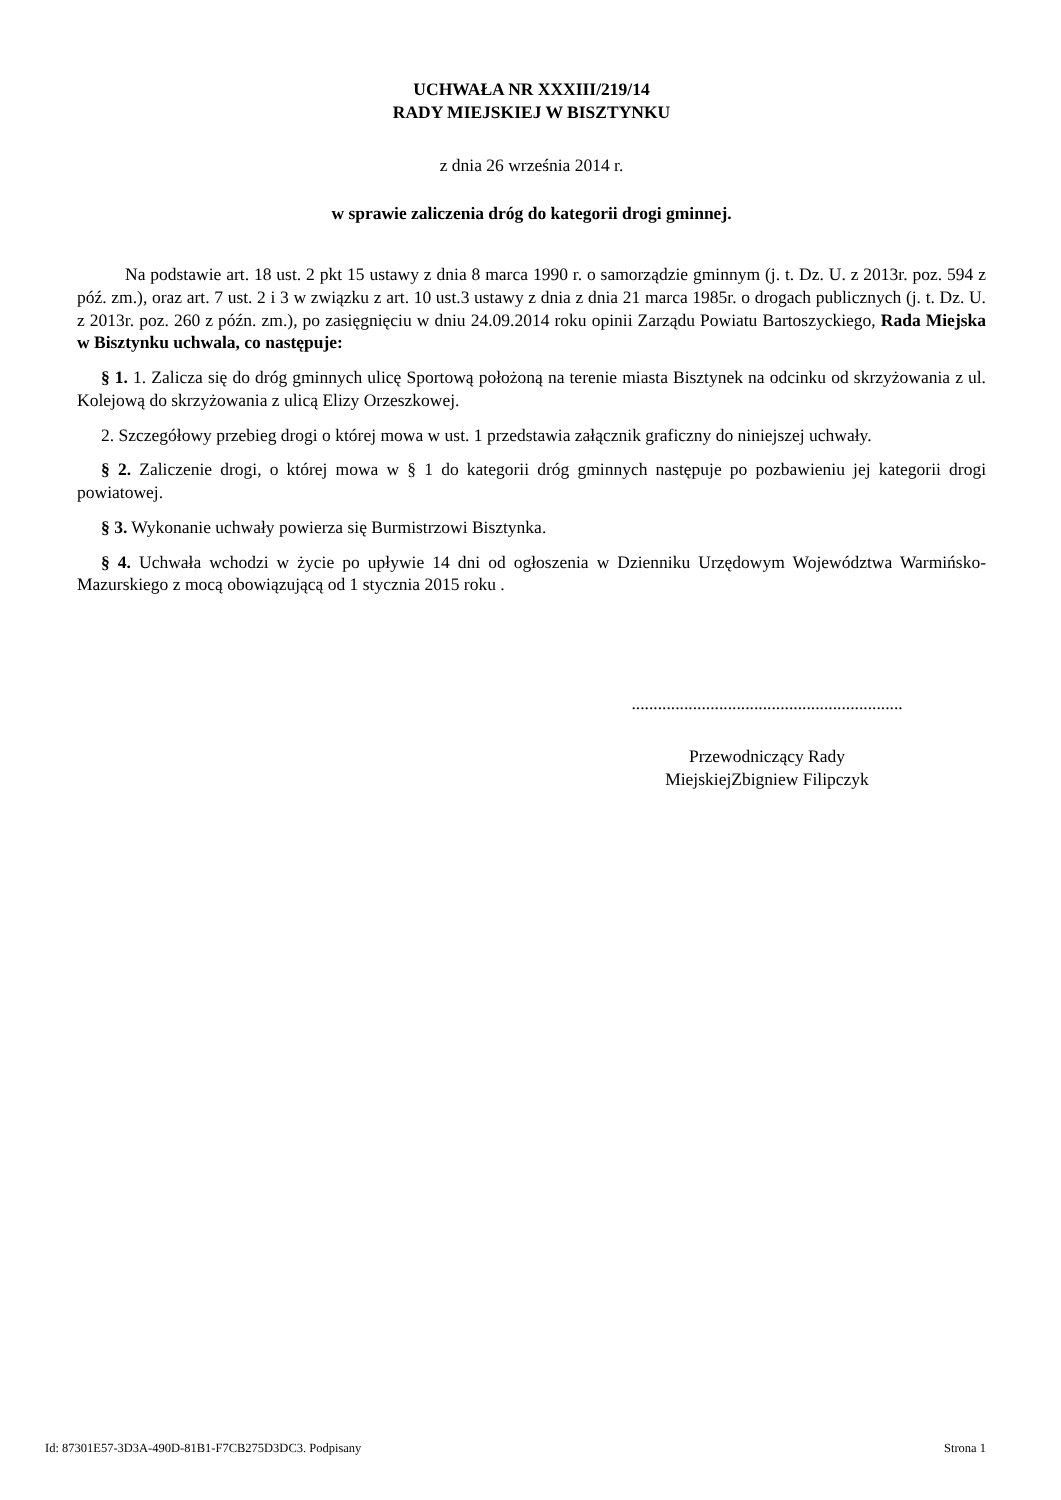UCHWAŁA NR XXXIII/219/14
RADY MIEJSKIEJ W BISZTYNKU
z dnia 26 września 2014 r.
w sprawie zaliczenia dróg do kategorii drogi gminnej.
Na podstawie art. 18 ust. 2 pkt 15 ustawy z dnia 8 marca 1990 r. o samorządzie gminnym (j. t. Dz. U. z 2013r. poz. 594 z póź. zm.), oraz art. 7 ust. 2 i 3 w związku z art. 10 ust.3 ustawy z dnia z dnia 21 marca 1985r. o drogach publicznych (j. t. Dz. U. z 2013r. poz. 260 z późn. zm.), po zasięgnięciu w dniu 24.09.2014 roku opinii Zarządu Powiatu Bartoszyckiego, Rada Miejska w Bisztynku uchwala, co następuje:
§ 1. 1. Zalicza się do dróg gminnych ulicę Sportową położoną na terenie miasta Bisztynek na odcinku od skrzyżowania z ul. Kolejową do skrzyżowania z ulicą Elizy Orzeszkowej.
2. Szczegółowy przebieg drogi o której mowa w ust. 1 przedstawia załącznik graficzny do niniejszej uchwały.
§ 2. Zaliczenie drogi, o której mowa w § 1 do kategorii dróg gminnych następuje po pozbawieniu jej kategorii drogi powiatowej.
§ 3. Wykonanie uchwały powierza się Burmistrzowi Bisztynka.
§ 4. Uchwała wchodzi w życie po upływie 14 dni od ogłoszenia w Dzienniku Urzędowym Województwa Warmińsko-Mazurskiego z mocą obowiązującą od 1 stycznia 2015 roku .
..............................................................
Przewodniczący Rady
MiejskiejZbigniew Filipczyk
Id: 87301E57-3D3A-490D-81B1-F7CB275D3DC3. Podpisany Strona 1